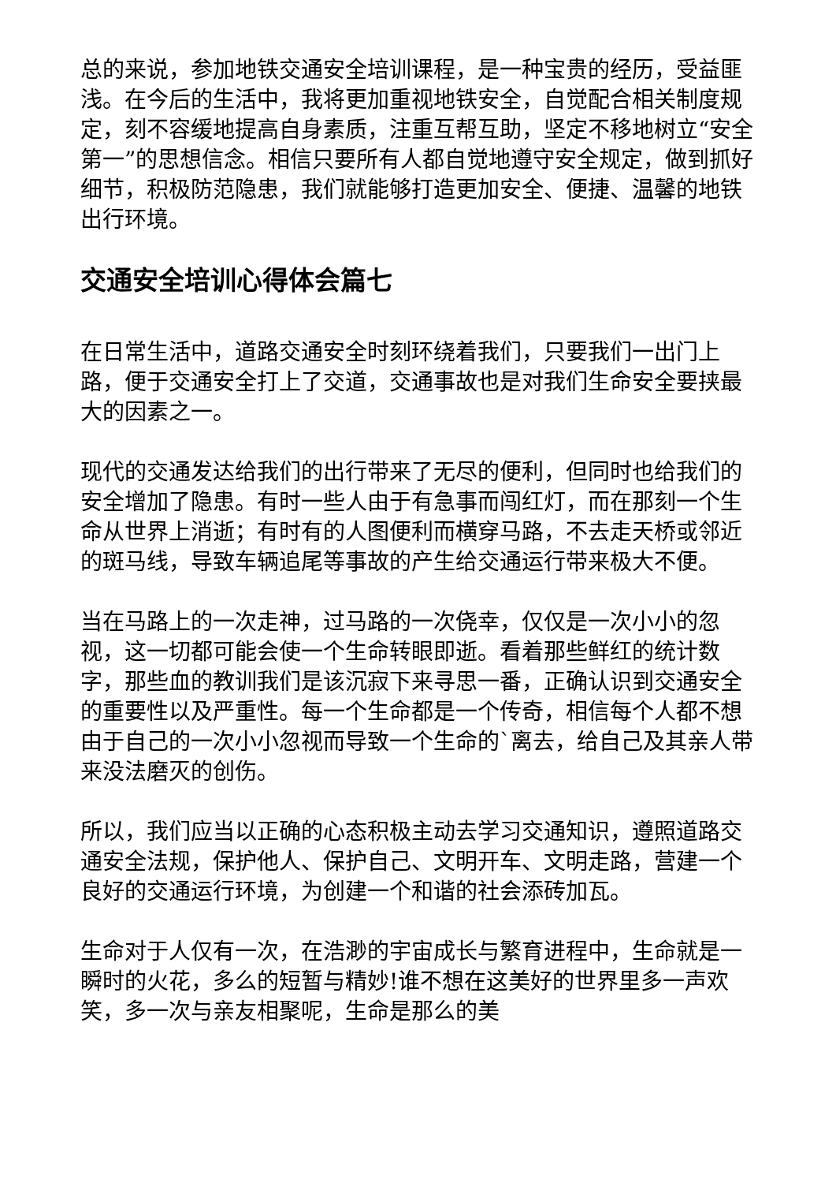总的来说，参加地铁交通安全培训课程，是一种宝贵的经历，受益匪浅。在今后的生活中，我将更加重视地铁安全，自觉配合相关制度规定，刻不容缓地提高自身素质，注重互帮互助，坚定不移地树立“安全第一”的思想信念。相信只要所有人都自觉地遵守安全规定，做到抓好细节，积极防范隐患，我们就能够打造更加安全、便捷、温馨的地铁出行环境。
交通安全培训心得体会篇七
在日常生活中，道路交通安全时刻环绕着我们，只要我们一出门上路，便于交通安全打上了交道，交通事故也是对我们生命安全要挟最大的因素之一。
现代的交通发达给我们的出行带来了无尽的便利，但同时也给我们的安全增加了隐患。有时一些人由于有急事而闯红灯，而在那刻一个生命从世界上消逝；有时有的人图便利而横穿马路，不去走天桥或邻近的斑马线，导致车辆追尾等事故的产生给交通运行带来极大不便。
当在马路上的一次走神，过马路的一次侥幸，仅仅是一次小小的忽视，这一切都可能会使一个生命转眼即逝。看着那些鲜红的统计数字，那些血的教训我们是该沉寂下来寻思一番，正确认识到交通安全的重要性以及严重性。每一个生命都是一个传奇，相信每个人都不想由于自己的一次小小忽视而导致一个生命的`离去，给自己及其亲人带来没法磨灭的创伤。
所以，我们应当以正确的心态积极主动去学习交通知识，遵照道路交通安全法规，保护他人、保护自己、文明开车、文明走路，营建一个良好的交通运行环境，为创建一个和谐的社会添砖加瓦。
生命对于人仅有一次，在浩渺的宇宙成长与繁育进程中，生命就是一瞬时的火花，多么的短暂与精妙!谁不想在这美好的世界里多一声欢笑，多一次与亲友相聚呢，生命是那么的美